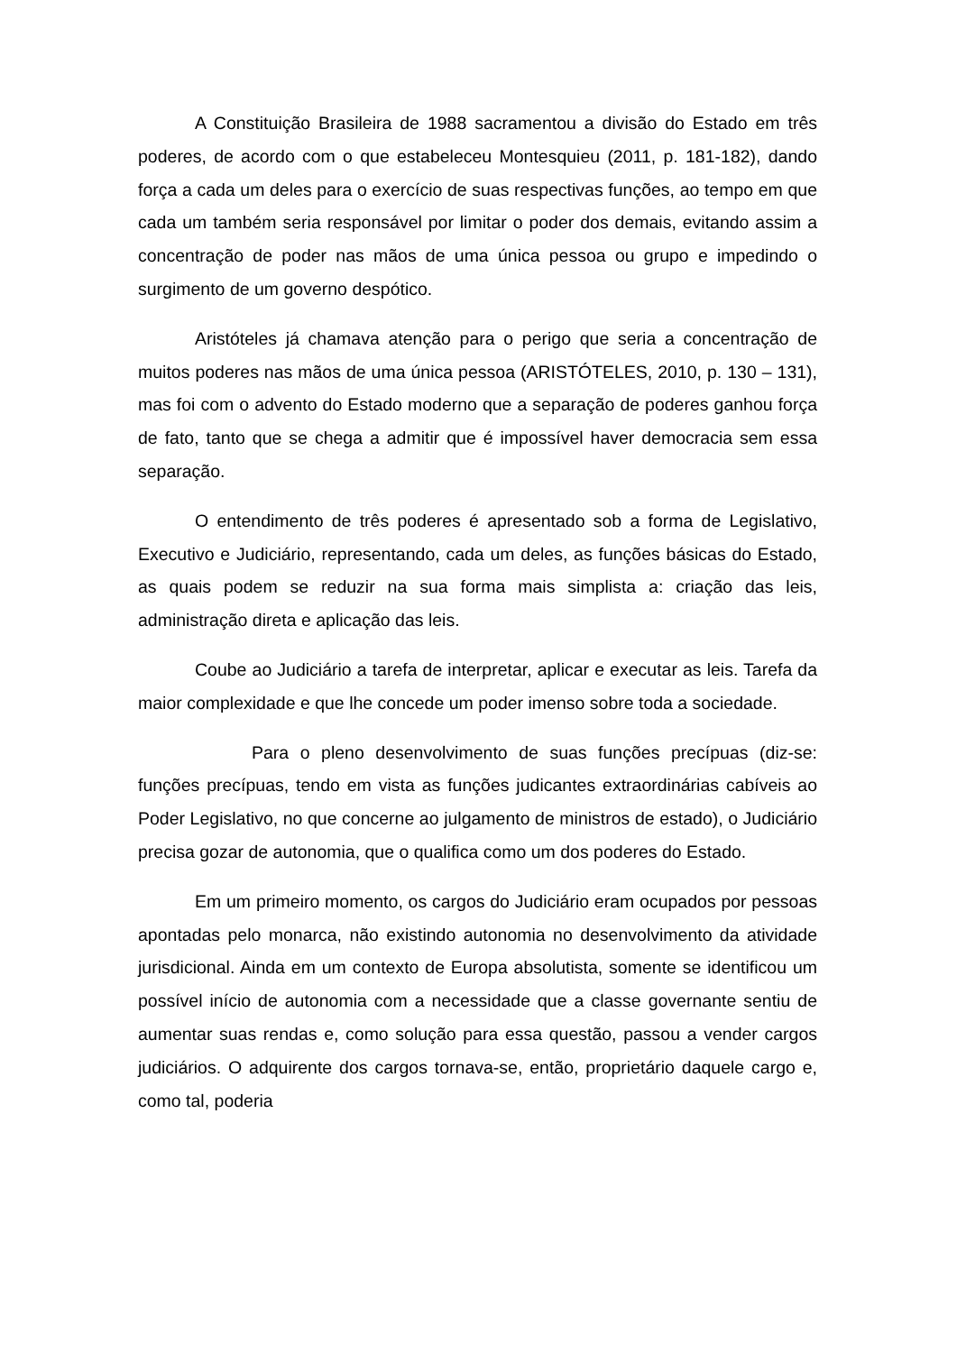A Constituição Brasileira de 1988 sacramentou a divisão do Estado em três poderes, de acordo com o que estabeleceu Montesquieu (2011, p. 181-182), dando força a cada um deles para o exercício de suas respectivas funções, ao tempo em que cada um também seria responsável por limitar o poder dos demais, evitando assim a concentração de poder nas mãos de uma única pessoa ou grupo e impedindo o surgimento de um governo despótico.
Aristóteles já chamava atenção para o perigo que seria a concentração de muitos poderes nas mãos de uma única pessoa (ARISTÓTELES, 2010, p. 130 – 131), mas foi com o advento do Estado moderno que a separação de poderes ganhou força de fato, tanto que se chega a admitir que é impossível haver democracia sem essa separação.
O entendimento de três poderes é apresentado sob a forma de Legislativo, Executivo e Judiciário, representando, cada um deles, as funções básicas do Estado, as quais podem se reduzir na sua forma mais simplista a: criação das leis, administração direta e aplicação das leis.
Coube ao Judiciário a tarefa de interpretar, aplicar e executar as leis. Tarefa da maior complexidade e que lhe concede um poder imenso sobre toda a sociedade.
Para o pleno desenvolvimento de suas funções precípuas (diz-se: funções precípuas, tendo em vista as funções judicantes extraordinárias cabíveis ao Poder Legislativo, no que concerne ao julgamento de ministros de estado), o Judiciário precisa gozar de autonomia, que o qualifica como um dos poderes do Estado.
Em um primeiro momento, os cargos do Judiciário eram ocupados por pessoas apontadas pelo monarca, não existindo autonomia no desenvolvimento da atividade jurisdicional. Ainda em um contexto de Europa absolutista, somente se identificou um possível início de autonomia com a necessidade que a classe governante sentiu de aumentar suas rendas e, como solução para essa questão, passou a vender cargos judiciários. O adquirente dos cargos tornava-se, então, proprietário daquele cargo e, como tal, poderia